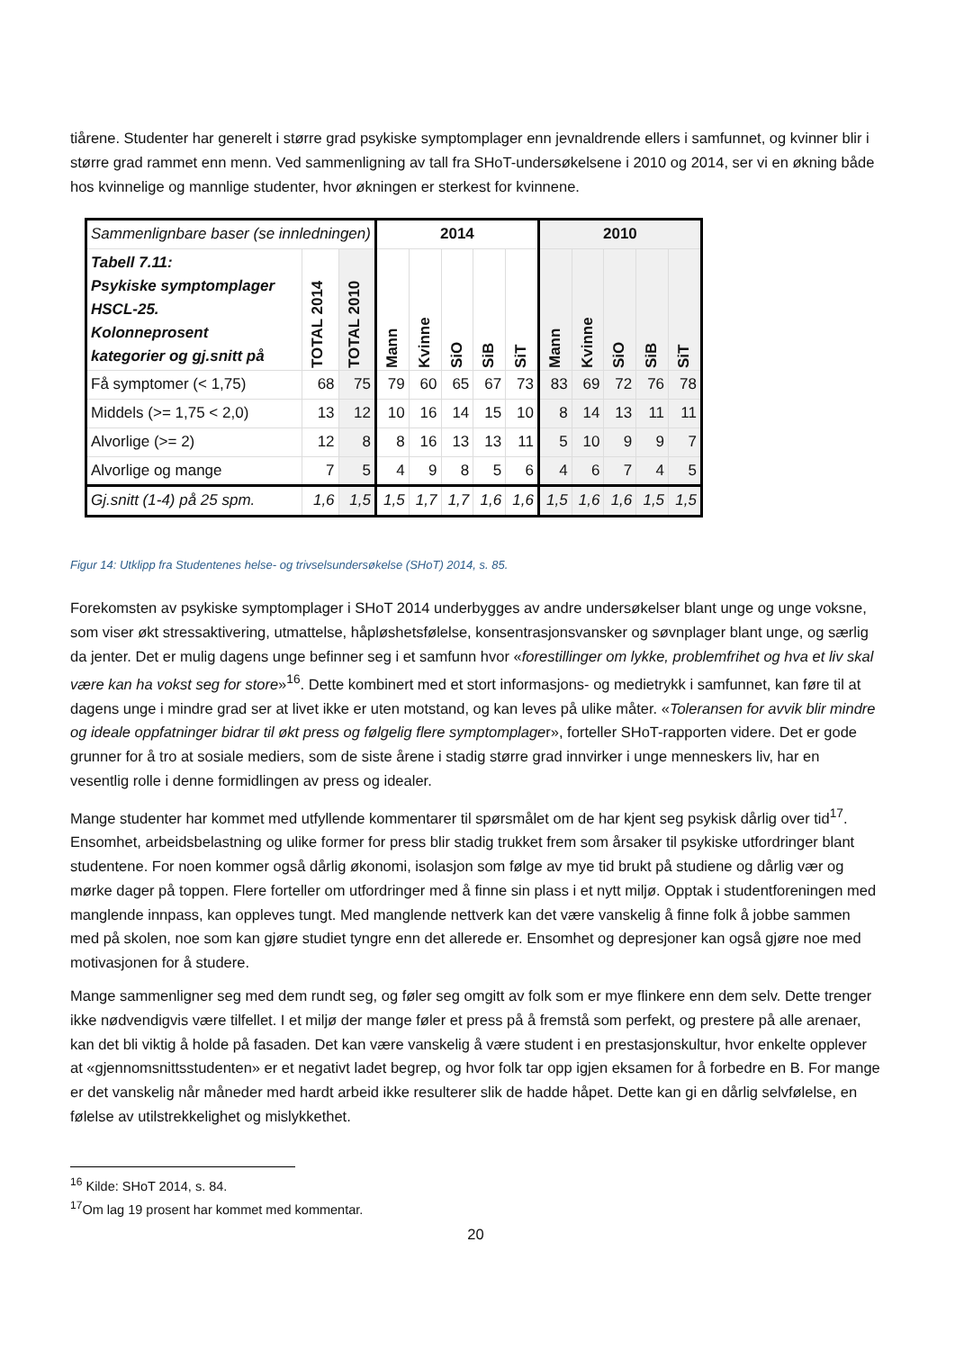tiårene. Studenter har generelt i større grad psykiske symptomplager enn jevnaldrende ellers i samfunnet, og kvinner blir i større grad rammet enn menn. Ved sammenligning av tall fra SHoT-undersøkelsene i 2010 og 2014, ser vi en økning både hos kvinnelige og mannlige studenter, hvor økningen er sterkest for kvinnene.
| Sammenlignbare baser (se innledningen) | | | 2014 | | | | | 2010 | | | | |
| Tabell 7.11: Psykiske symptomplager HSCL-25. Kolonneprosent kategorier og gj.snitt på | TOTAL 2014 | TOTAL 2010 | Mann | Kvinne | SiO | SiB | SiT | Mann | Kvinne | SiO | SiB | SiT |
| Få symptomer (< 1,75) | 68 | 75 | 79 | 60 | 65 | 67 | 73 | 83 | 69 | 72 | 76 | 78 |
| Middels (>= 1,75 < 2,0) | 13 | 12 | 10 | 16 | 14 | 15 | 10 | 8 | 14 | 13 | 11 | 11 |
| Alvorlige (>= 2) | 12 | 8 | 8 | 16 | 13 | 13 | 11 | 5 | 10 | 9 | 9 | 7 |
| Alvorlige og mange | 7 | 5 | 4 | 9 | 8 | 5 | 6 | 4 | 6 | 7 | 4 | 5 |
| Gj.snitt (1-4) på 25 spm. | 1,6 | 1,5 | 1,5 | 1,7 | 1,7 | 1,6 | 1,6 | 1,5 | 1,6 | 1,6 | 1,5 | 1,5 |
Figur 14: Utklipp fra Studentenes helse- og trivselsundersøkelse (SHoT) 2014, s. 85.
Forekomsten av psykiske symptomplager i SHoT 2014 underbygges av andre undersøkelser blant unge og unge voksne, som viser økt stressaktivering, utmattelse, håpløshetsfølelse, konsentrasjonsvansker og søvnplager blant unge, og særlig da jenter. Det er mulig dagens unge befinner seg i et samfunn hvor «forestillinger om lykke, problemfrihet og hva et liv skal være kan ha vokst seg for store»<sup>16</sup>. Dette kombinert med et stort informasjons- og medietrykk i samfunnet, kan føre til at dagens unge i mindre grad ser at livet ikke er uten motstand, og kan leves på ulike måter. «Toleransen for avvik blir mindre og ideale oppfatninger bidrar til økt press og følgelig flere symptomplager», forteller SHoT-rapporten videre. Det er gode grunner for å tro at sosiale mediers, som de siste årene i stadig større grad innvirker i unge menneskers liv, har en vesentlig rolle i denne formidlingen av press og idealer.
Mange studenter har kommet med utfyllende kommentarer til spørsmålet om de har kjent seg psykisk dårlig over tid<sup>17</sup>. Ensomhet, arbeidsbelastning og ulike former for press blir stadig trukket frem som årsaker til psykiske utfordringer blant studentene. For noen kommer også dårlig økonomi, isolasjon som følge av mye tid brukt på studiene og dårlig vær og mørke dager på toppen. Flere forteller om utfordringer med å finne sin plass i et nytt miljø. Opptak i studentforeningen med manglende innpass, kan oppleves tungt. Med manglende nettverk kan det være vanskelig å finne folk å jobbe sammen med på skolen, noe som kan gjøre studiet tyngre enn det allerede er. Ensomhet og depresjoner kan også gjøre noe med motivasjonen for å studere.
Mange sammenligner seg med dem rundt seg, og føler seg omgitt av folk som er mye flinkere enn dem selv. Dette trenger ikke nødvendigvis være tilfellet. I et miljø der mange føler et press på å fremstå som perfekt, og prestere på alle arenaer, kan det bli viktig å holde på fasaden. Det kan være vanskelig å være student i en prestasjonskultur, hvor enkelte opplever at «gjennomsnittsstudenten» er et negativt ladet begrep, og hvor folk tar opp igjen eksamen for å forbedre en B. For mange er det vanskelig når måneder med hardt arbeid ikke resulterer slik de hadde håpet. Dette kan gi en dårlig selvfølelse, en følelse av utilstrekkelighet og mislykkethet.
<sup>16</sup> Kilde: SHoT 2014, s. 84.
<sup>17</sup> Om lag 19 prosent har kommet med kommentar.
20